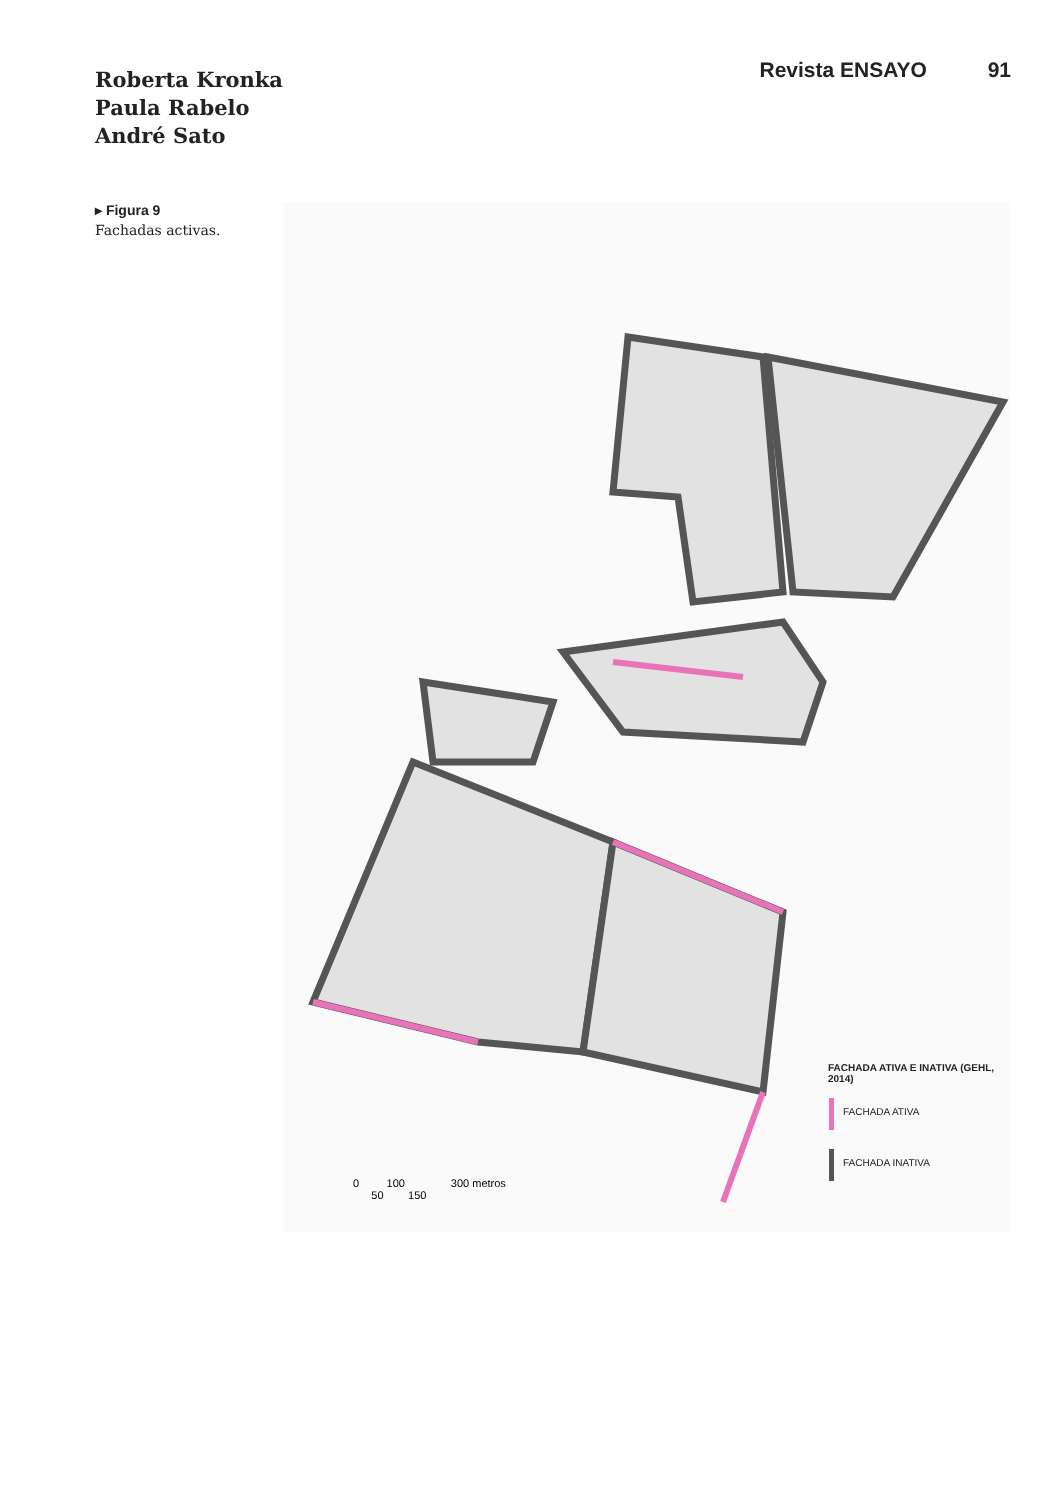Roberta Kronka
Paula Rabelo
André Sato
Revista ENSAYO 91
▸ Figura 9
Fachadas activas.
FACHADA ATIVA E INATIVA (GEHL, 2014)
FACHADA ATIVA
FACHADA INATIVA
0 100 300 metros
50 150